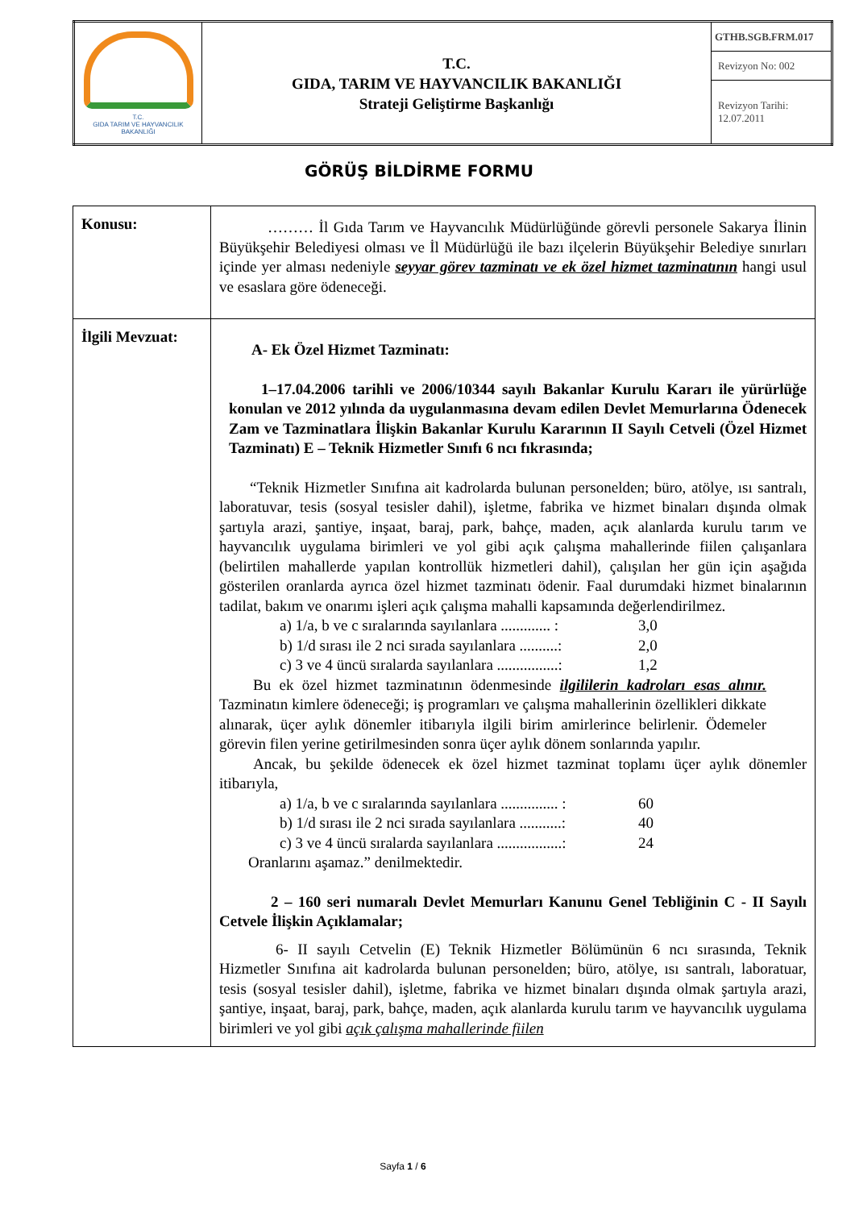| T.C. GIDA TARIM VE HAYVANCILIK BAKANLIĞI | T.C. GIDA, TARIM VE HAYVANCILIK BAKANLIĞI Strateji Geliştirme Başkanlığı | GTHB.SGB.FRM.017 |
| | | Revizyon No: 002 |
| | | Revizyon Tarihi: 12.07.2011 |
GÖRÜŞ BİLDİRME FORMU
| Konusu: | ……… İl Gıda Tarım ve Hayvancılık Müdürlüğünde görevli personele Sakarya İlinin Büyükşehir Belediyesi olması ve İl Müdürlüğü ile bazı ilçelerin Büyükşehir Belediye sınırları içinde yer alması nedeniyle seyyar görev tazminatı ve ek özel hizmet tazminatının hangi usul ve esaslara göre ödeneceği. |
| İlgili Mevzuat: | A- Ek Özel Hizmet Tazminatı: 1–17.04.2006 tarihli ve 2006/10344 sayılı Bakanlar Kurulu Kararı ile yürürlüğe konulan ve 2012 yılında da uygulanmasına devam edilen Devlet Memurlarına Ödenecek Zam ve Tazminatlara İlişkin Bakanlar Kurulu Kararının II Sayılı Cetveli (Özel Hizmet Tazminatı) E – Teknik Hizmetler Sınıfı 6 ncı fıkrasında; “Teknik Hizmetler Sınıfına ait kadrolarda bulunan personelden; büro, atölye, ısı santralı, laboratuvar, tesis (sosyal tesisler dahil), işletme, fabrika ve hizmet binaları dışında olmak şartıyla arazi, şantiye, inşaat, baraj, park, bahçe, maden, açık alanlarda kurulu tarım ve hayvancılık uygulama birimleri ve yol gibi açık çalışma mahallerinde fiilen çalışanlara (belirtilen mahallerde yapılan kontrollük hizmetleri dahil), çalışılan her gün için aşağıda gösterilen oranlarda ayrıca özel hizmet tazminatı ödenir. Faal durumdaki hizmet binalarının tadilat, bakım ve onarımı işleri açık çalışma mahalli kapsamında değerlendirilmez. a) 1/a, b ve c sıralarında sayılanlara ............. : 3,0 b) 1/d sırası ile 2 nci sırada sayılanlara ..........: 2,0 c) 3 ve 4 üncü sıralarda sayılanlara ................: 1,2 Bu ek özel hizmet tazminatının ödenmesinde ilgililerin kadroları esas alınır. Tazminatın kimlere ödeneceği; iş programları ve çalışma mahallerinin özellikleri dikkate alınarak, üçer aylık dönemler itibarıyla ilgili birim amirlerince belirlenir. Ödemeler görevin filen yerine getirilmesinden sonra üçer aylık dönem sonlarında yapılır. Ancak, bu şekilde ödenecek ek özel hizmet tazminat toplamı üçer aylık dönemler itibarıyla, a) 1/a, b ve c sıralarında sayılanlara ............... : 60 b) 1/d sırası ile 2 nci sırada sayılanlara ...........: 40 c) 3 ve 4 üncü sıralarda sayılanlara .................: 24 Oranlarını aşamaz.” denilmektedir. 2 – 160 seri numaralı Devlet Memurları Kanunu Genel Tebliğinin C - II Sayılı Cetvele İlişkin Açıklamalar; 6- II sayılı Cetvelin (E) Teknik Hizmetler Bölümünün 6 ncı sırasında, Teknik Hizmetler Sınıfına ait kadrolarda bulunan personelden; büro, atölye, ısı santralı, laboratuar, tesis (sosyal tesisler dahil), işletme, fabrika ve hizmet binaları dışında olmak şartıyla arazi, şantiye, inşaat, baraj, park, bahçe, maden, açık alanlarda kurulu tarım ve hayvancılık uygulama birimleri ve yol gibi açık çalışma mahallerinde fiilen |
Sayfa 1 / 6